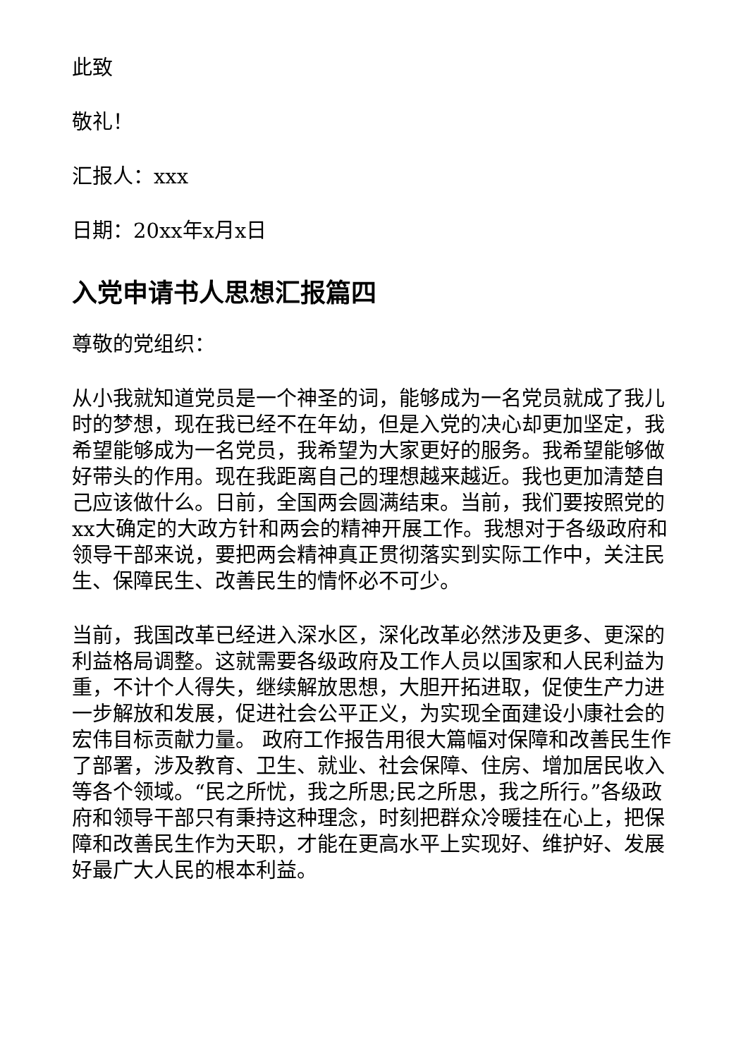此致
敬礼！
汇报人：xxx
日期：20xx年x月x日
入党申请书人思想汇报篇四
尊敬的党组织：
从小我就知道党员是一个神圣的词，能够成为一名党员就成了我儿时的梦想，现在我已经不在年幼，但是入党的决心却更加坚定，我希望能够成为一名党员，我希望为大家更好的服务。我希望能够做好带头的作用。现在我距离自己的理想越来越近。我也更加清楚自己应该做什么。日前，全国两会圆满结束。当前，我们要按照党的xx大确定的大政方针和两会的精神开展工作。我想对于各级政府和领导干部来说，要把两会精神真正贯彻落实到实际工作中，关注民生、保障民生、改善民生的情怀必不可少。
当前，我国改革已经进入深水区，深化改革必然涉及更多、更深的利益格局调整。这就需要各级政府及工作人员以国家和人民利益为重，不计个人得失，继续解放思想，大胆开拓进取，促使生产力进一步解放和发展，促进社会公平正义，为实现全面建设小康社会的宏伟目标贡献力量。 政府工作报告用很大篇幅对保障和改善民生作了部署，涉及教育、卫生、就业、社会保障、住房、增加居民收入等各个领域。“民之所忧，我之所思;民之所思，我之所行。”各级政府和领导干部只有秉持这种理念，时刻把群众冷暖挂在心上，把保障和改善民生作为天职，才能在更高水平上实现好、维护好、发展好最广大人民的根本利益。